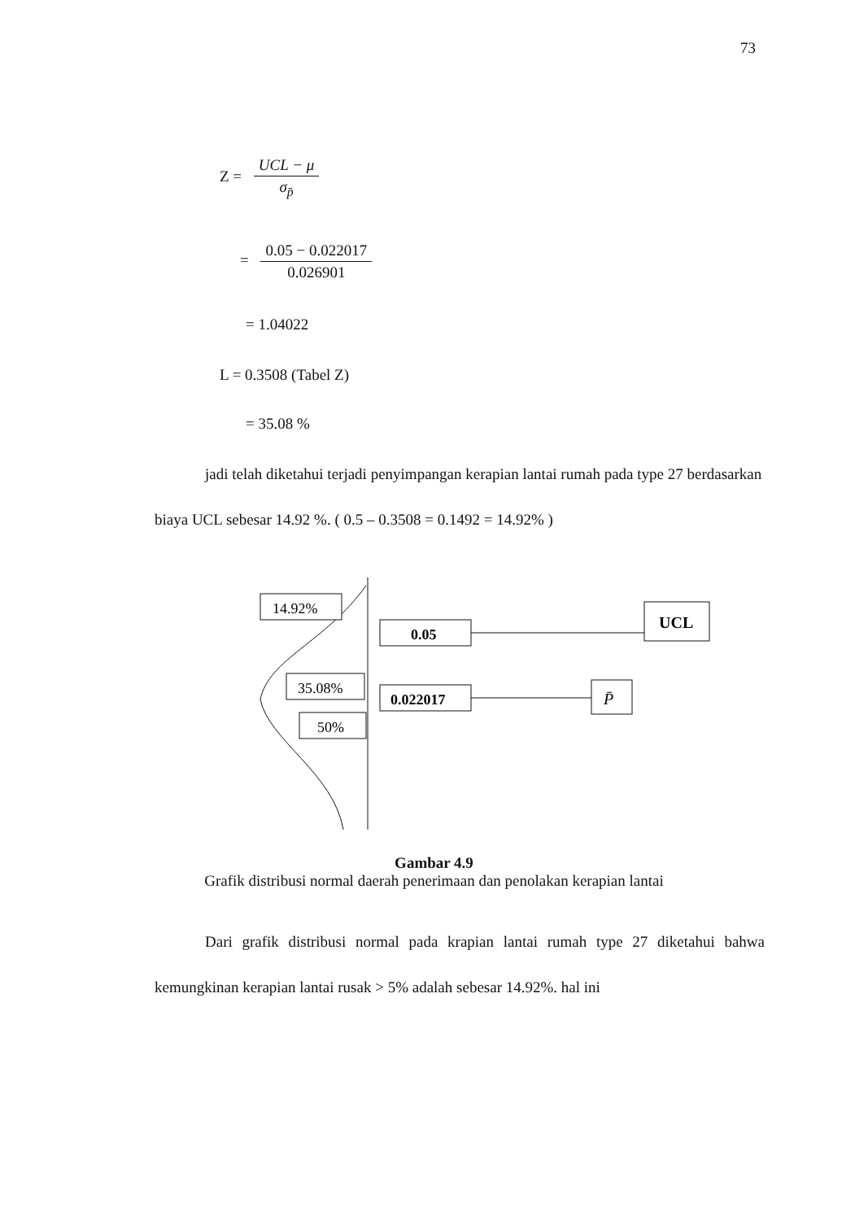73
Z = UCL − μ σ<sub>p̄</sub>
= 0.05 − 0.022017 0.026901
= 1.04022
L = 0.3508 (Tabel Z)
= 35.08 %
jadi telah diketahui terjadi penyimpangan kerapian lantai rumah pada type 27 berdasarkan biaya UCL sebesar 14.92 %. ( 0.5 – 0.3508 = 0.1492 = 14.92% )
14.92%
0.05
UCL
35.08%
0.022017
P̄
50%
Gambar 4.9
Grafik distribusi normal daerah penerimaan dan penolakan kerapian lantai
Dari grafik distribusi normal pada krapian lantai rumah type 27 diketahui bahwa kemungkinan kerapian lantai rusak > 5% adalah sebesar 14.92%. hal ini